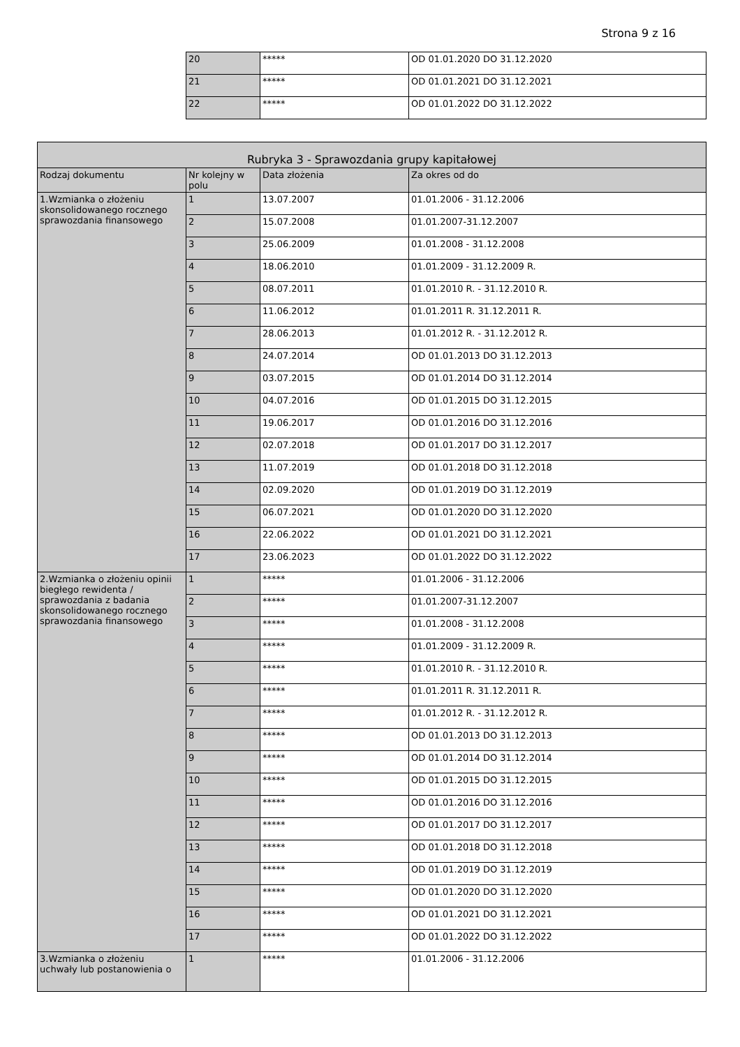Strona 9 z 16
| 20 | ***** | OD 01.01.2020 DO 31.12.2020 |
| 21 | ***** | OD 01.01.2021 DO 31.12.2021 |
| 22 | ***** | OD 01.01.2022 DO 31.12.2022 |
| Rubryka 3 - Sprawozdania grupy kapitałowej | | | |
| --- | --- | --- | --- |
| Rodzaj dokumentu | Nr kolejny w polu | Data złożenia | Za okres od do |
| 1.Wzmianka o złożeniu skonsolidowanego rocznego sprawozdania finansowego | 1 | 13.07.2007 | 01.01.2006 - 31.12.2006 |
| | 2 | 15.07.2008 | 01.01.2007-31.12.2007 |
| | 3 | 25.06.2009 | 01.01.2008 - 31.12.2008 |
| | 4 | 18.06.2010 | 01.01.2009 - 31.12.2009 R. |
| | 5 | 08.07.2011 | 01.01.2010 R. - 31.12.2010 R. |
| | 6 | 11.06.2012 | 01.01.2011 R. 31.12.2011 R. |
| | 7 | 28.06.2013 | 01.01.2012 R. - 31.12.2012 R. |
| | 8 | 24.07.2014 | OD 01.01.2013 DO 31.12.2013 |
| | 9 | 03.07.2015 | OD 01.01.2014 DO 31.12.2014 |
| | 10 | 04.07.2016 | OD 01.01.2015 DO 31.12.2015 |
| | 11 | 19.06.2017 | OD 01.01.2016 DO 31.12.2016 |
| | 12 | 02.07.2018 | OD 01.01.2017 DO 31.12.2017 |
| | 13 | 11.07.2019 | OD 01.01.2018 DO 31.12.2018 |
| | 14 | 02.09.2020 | OD 01.01.2019 DO 31.12.2019 |
| | 15 | 06.07.2021 | OD 01.01.2020 DO 31.12.2020 |
| | 16 | 22.06.2022 | OD 01.01.2021 DO 31.12.2021 |
| | 17 | 23.06.2023 | OD 01.01.2022 DO 31.12.2022 |
| 2.Wzmianka o złożeniu opinii biegłego rewidenta / sprawozdania z badania skonsolidowanego rocznego sprawozdania finansowego | 1 | ***** | 01.01.2006 - 31.12.2006 |
| | 2 | ***** | 01.01.2007-31.12.2007 |
| | 3 | ***** | 01.01.2008 - 31.12.2008 |
| | 4 | ***** | 01.01.2009 - 31.12.2009 R. |
| | 5 | ***** | 01.01.2010 R. - 31.12.2010 R. |
| | 6 | ***** | 01.01.2011 R. 31.12.2011 R. |
| | 7 | ***** | 01.01.2012 R. - 31.12.2012 R. |
| | 8 | ***** | OD 01.01.2013 DO 31.12.2013 |
| | 9 | ***** | OD 01.01.2014 DO 31.12.2014 |
| | 10 | ***** | OD 01.01.2015 DO 31.12.2015 |
| | 11 | ***** | OD 01.01.2016 DO 31.12.2016 |
| | 12 | ***** | OD 01.01.2017 DO 31.12.2017 |
| | 13 | ***** | OD 01.01.2018 DO 31.12.2018 |
| | 14 | ***** | OD 01.01.2019 DO 31.12.2019 |
| | 15 | ***** | OD 01.01.2020 DO 31.12.2020 |
| | 16 | ***** | OD 01.01.2021 DO 31.12.2021 |
| | 17 | ***** | OD 01.01.2022 DO 31.12.2022 |
| 3.Wzmianka o złożeniu uchwały lub postanowienia o | 1 | ***** | 01.01.2006 - 31.12.2006 |